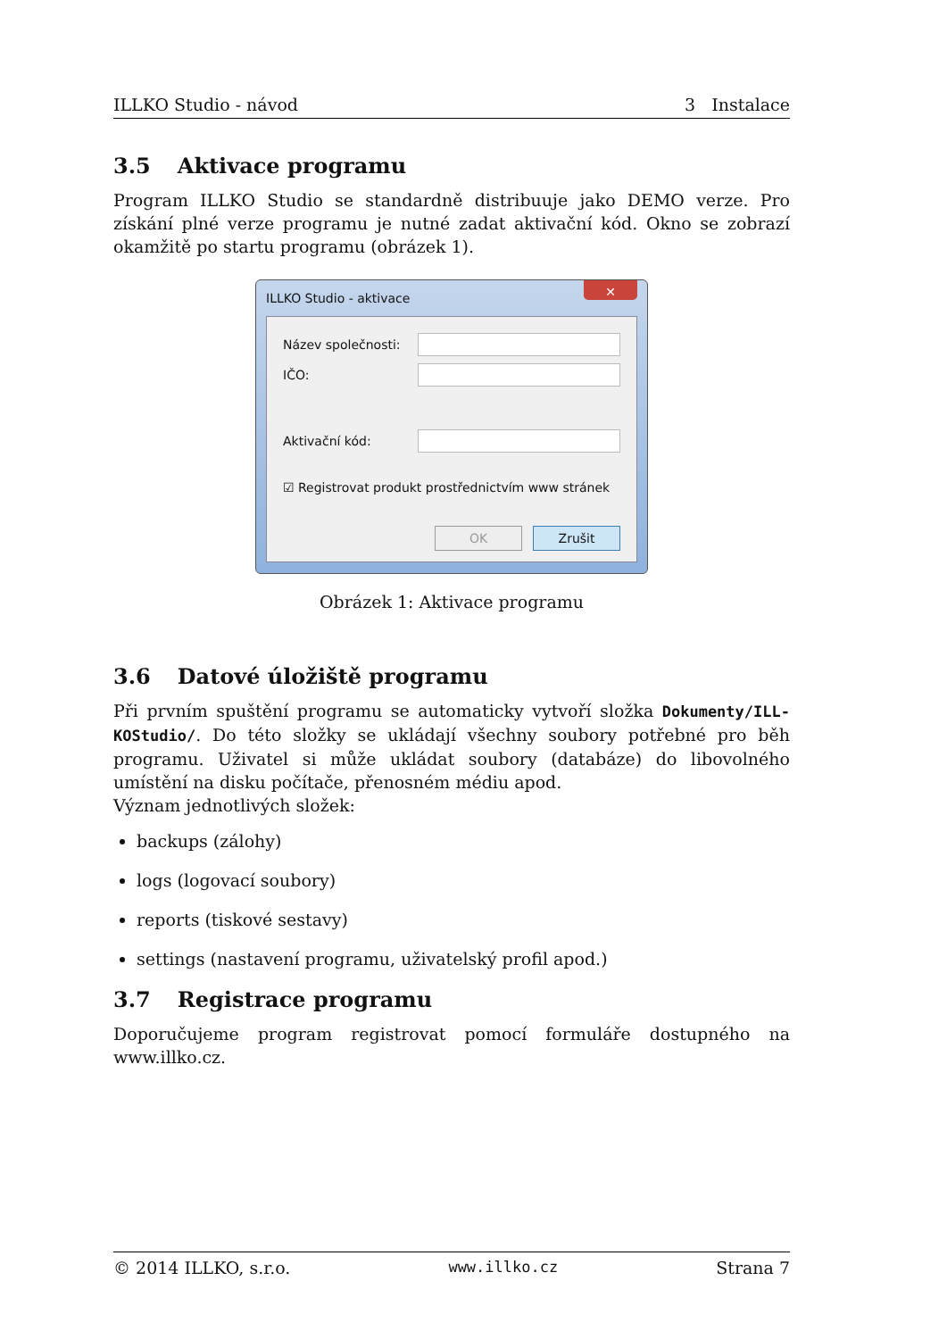ILLKO Studio - návod 3 Instalace
3.5 Aktivace programu
Program ILLKO Studio se standardně distribuuje jako DEMO verze. Pro získání plné verze programu je nutné zadat aktivační kód. Okno se zobrazí okamžitě po startu programu (obrázek 1).
ILLKO Studio - aktivace ✕
Název společnosti:
IČO:
Aktivační kód:
☑ Registrovat produkt prostřednictvím www stránek
OK Zrušit
Obrázek 1: Aktivace programu
3.6 Datové úložiště programu
Při prvním spuštění programu se automaticky vytvoří složka Dokumenty/ILL-KOStudio/. Do této složky se ukládají všechny soubory potřebné pro běh programu. Uživatel si může ukládat soubory (databáze) do libovolného umístění na disku počítače, přenosném médiu apod.
Význam jednotlivých složek:
backups (zálohy)
logs (logovací soubory)
reports (tiskové sestavy)
settings (nastavení programu, uživatelský profil apod.)
3.7 Registrace programu
Doporučujeme program registrovat pomocí formuláře dostupného na www.illko.cz.
© 2014 ILLKO, s.r.o. www.illko.cz Strana 7